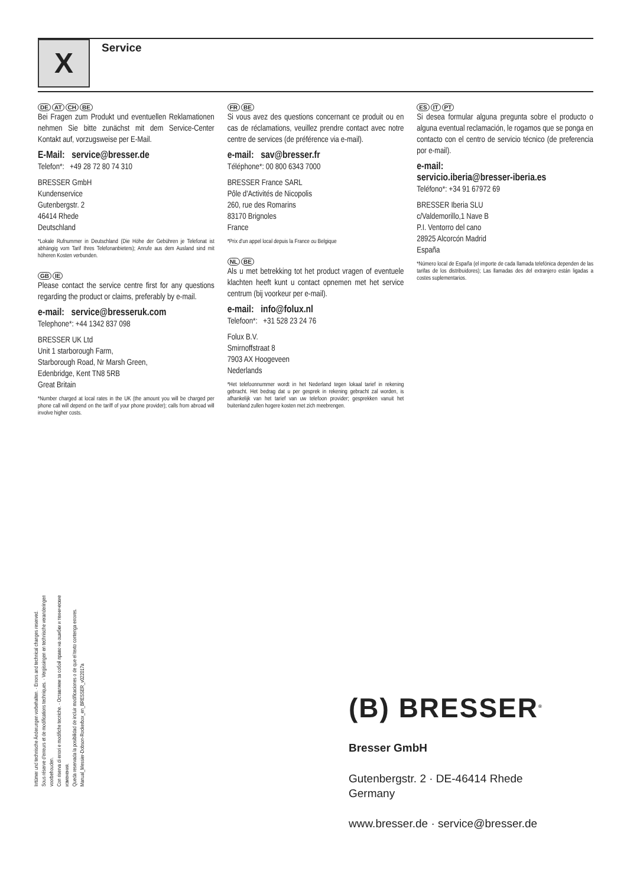X Service
DE AT CH BE
Bei Fragen zum Produkt und eventuellen Reklamationen nehmen Sie bitte zunächst mit dem Service-Center Kontakt auf, vorzugsweise per E-Mail.
E-Mail: service@bresser.de
Telefon*: +49 28 72 80 74 310
BRESSER GmbH
Kundenservice
Gutenbergstr. 2
46414 Rhede
Deutschland
*Lokale Rufnummer in Deutschland (Die Höhe der Gebühren je Telefonat ist abhängig vom Tarif Ihres Telefonanbieters); Anrufe aus dem Ausland sind mit höheren Kosten verbunden.
GB IE
Please contact the service centre first for any questions regarding the product or claims, preferably by e-mail.
e-mail: service@bresseruk.com
Telephone*: +44 1342 837 098
BRESSER UK Ltd
Unit 1 starborough Farm,
Starborough Road, Nr Marsh Green,
Edenbridge, Kent TN8 5RB
Great Britain
*Number charged at local rates in the UK (the amount you will be charged per phone call will depend on the tariff of your phone provider); calls from abroad will involve higher costs.
FR BE
Si vous avez des questions concernant ce produit ou en cas de réclamations, veuillez prendre contact avec notre centre de services (de préférence via e-mail).
e-mail: sav@bresser.fr
Téléphone*: 00 800 6343 7000
BRESSER France SARL
Pôle d'Activités de Nicopolis
260, rue des Romarins
83170 Brignoles
France
*Prix d'un appel local depuis la France ou Belgique
NL BE
Als u met betrekking tot het product vragen of eventuele klachten heeft kunt u contact opnemen met het service centrum (bij voorkeur per e-mail).
e-mail: info@folux.nl
Telefoon*: +31 528 23 24 76
Folux B.V.
Smirnoffstraat 8
7903 AX Hoogeveen
Nederlands
*Het telefoonnummer wordt in het Nederland tegen lokaal tarief in rekening gebracht. Het bedrag dat u per gesprek in rekening gebracht zal worden, is afhankelijk van het tarief van uw telefoon provider; gesprekken vanuit het buitenland zullen hogere kosten met zich meebrengen.
ES IT PT
Si desea formular alguna pregunta sobre el producto o alguna eventual reclamación, le rogamos que se ponga en contacto con el centro de servicio técnico (de preferencia por e-mail).
e-mail:
servicio.iberia@bresser-iberia.es
Teléfono*: +34 91 67972 69
BRESSER Iberia SLU
c/Valdemorillo,1 Nave B
P.I. Ventorro del cano
28925 Alcorcón Madrid
España
*Número local de España (el importe de cada llamada telefónica dependen de las tarifas de los distribuidores); Las llamadas des del extranjero están ligadas a costes suplementarios.
Irrtümer und technische Änderungen vorbehalten. · Errors and technical changes reserved.
Sous réserve d'erreurs et de modifications techniques. · Vergissingen en technische veranderingen voorbehouden.
Con riserva di errori e modifiche tecniche. · Оставляем за собой право на ошибки и технические изменения.
Queda reservada la posibilidad de incluir modificaciones o de que el texto contenga errores.
Manual_Messier-Dobson-Rockerbox_en_BRESSER_v022017a
(B) BRESSER<sup>®</sup>
Bresser GmbH
Gutenbergstr. 2 · DE-46414 Rhede
Germany
www.bresser.de · service@bresser.de